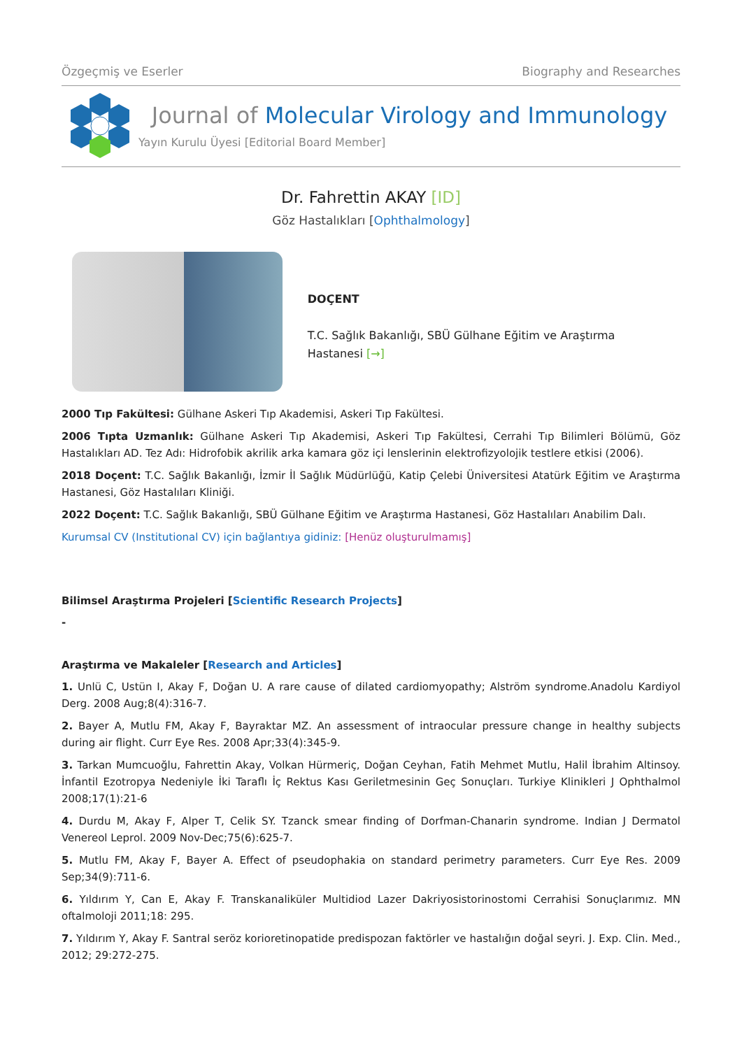Özgeçmiş ve Eserler Biography and Researches
Journal of Molecular Virology and Immunology
Yayın Kurulu Üyesi [Editorial Board Member]
Dr. Fahrettin AKAY [ID]
Göz Hastalıkları [Ophthalmology]
DOÇENT
T.C. Sağlık Bakanlığı, SBÜ Gülhane Eğitim ve Araştırma Hastanesi [→]
2000 Tıp Fakültesi: Gülhane Askeri Tıp Akademisi, Askeri Tıp Fakültesi.
2006 Tıpta Uzmanlık: Gülhane Askeri Tıp Akademisi, Askeri Tıp Fakültesi, Cerrahi Tıp Bilimleri Bölümü, Göz Hastalıkları AD. Tez Adı: Hidrofobik akrilik arka kamara göz içi lenslerinin elektrofizyolojik testlere etkisi (2006).
2018 Doçent: T.C. Sağlık Bakanlığı, İzmir İl Sağlık Müdürlüğü, Katip Çelebi Üniversitesi Atatürk Eğitim ve Araştırma Hastanesi, Göz Hastalıları Kliniği.
2022 Doçent: T.C. Sağlık Bakanlığı, SBÜ Gülhane Eğitim ve Araştırma Hastanesi, Göz Hastalıları Anabilim Dalı.
Kurumsal CV (Institutional CV) için bağlantıya gidiniz: [Henüz oluşturulmamış]
Bilimsel Araştırma Projeleri [Scientific Research Projects]
-
Araştırma ve Makaleler [Research and Articles]
1. Unlü C, Ustün I, Akay F, Doğan U. A rare cause of dilated cardiomyopathy; Alström syndrome.Anadolu Kardiyol Derg. 2008 Aug;8(4):316-7.
2. Bayer A, Mutlu FM, Akay F, Bayraktar MZ. An assessment of intraocular pressure change in healthy subjects during air flight. Curr Eye Res. 2008 Apr;33(4):345-9.
3. Tarkan Mumcuoğlu, Fahrettin Akay, Volkan Hürmeriç, Doğan Ceyhan, Fatih Mehmet Mutlu, Halil İbrahim Altinsoy. İnfantil Ezotropya Nedeniyle İki Taraflı İç Rektus Kası Geriletmesinin Geç Sonuçları. Turkiye Klinikleri J Ophthalmol 2008;17(1):21-6
4. Durdu M, Akay F, Alper T, Celik SY. Tzanck smear finding of Dorfman-Chanarin syndrome. Indian J Dermatol Venereol Leprol. 2009 Nov-Dec;75(6):625-7.
5. Mutlu FM, Akay F, Bayer A. Effect of pseudophakia on standard perimetry parameters. Curr Eye Res. 2009 Sep;34(9):711-6.
6. Yıldırım Y, Can E, Akay F. Transkanaliküler Multidiod Lazer Dakriyosistorinostomi Cerrahisi Sonuçlarımız. MN oftalmoloji 2011;18: 295.
7. Yıldırım Y, Akay F. Santral seröz korioretinopatide predispozan faktörler ve hastalığın doğal seyri. J. Exp. Clin. Med., 2012; 29:272-275.